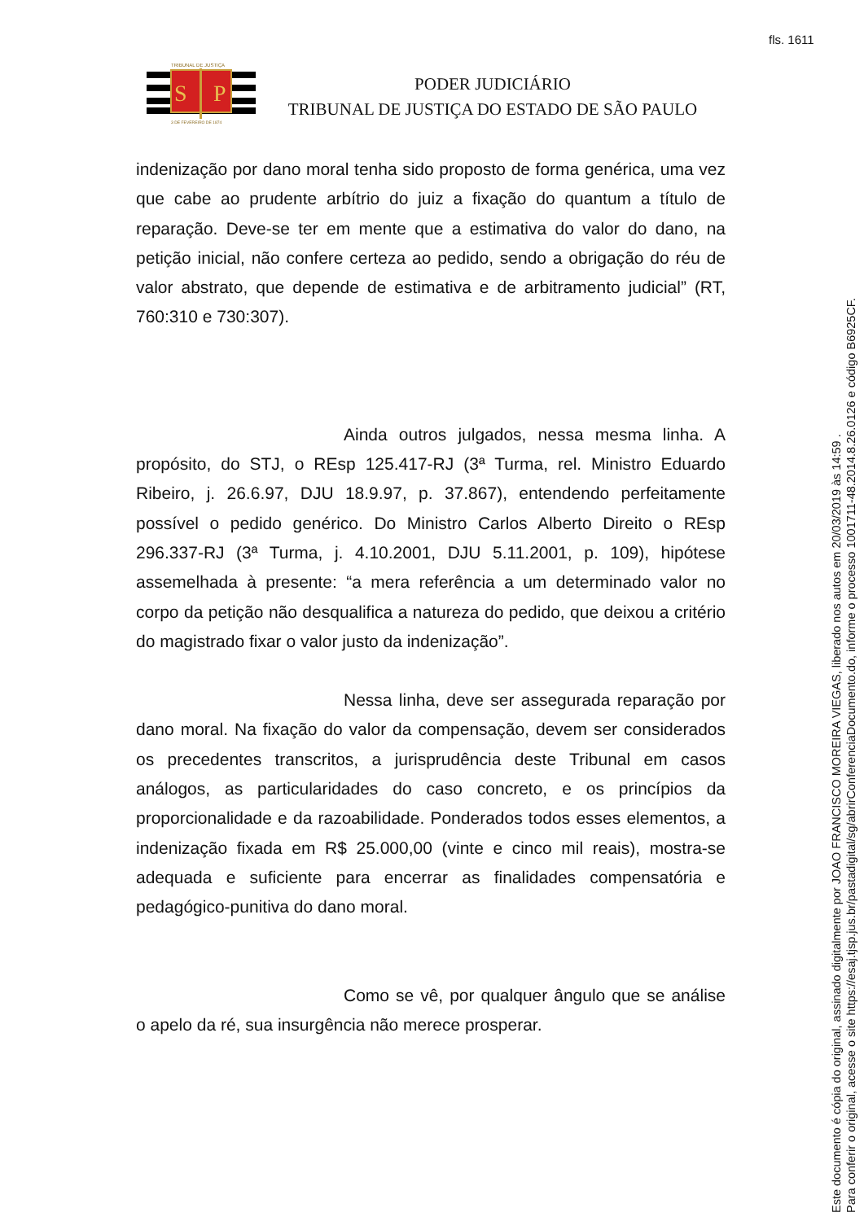fls. 1611
S
P
TRIBUNAL DE JUSTIÇA
3 DE FEVEREIRO DE 1874
PODER JUDICIÁRIO
TRIBUNAL DE JUSTIÇA DO ESTADO DE SÃO PAULO
indenização por dano moral tenha sido proposto de forma genérica, uma vez que cabe ao prudente arbítrio do juiz a fixação do quantum a título de reparação. Deve-se ter em mente que a estimativa do valor do dano, na petição inicial, não confere certeza ao pedido, sendo a obrigação do réu de valor abstrato, que depende de estimativa e de arbitramento judicial” (RT, 760:310 e 730:307).
Ainda outros julgados, nessa mesma linha. A propósito, do STJ, o REsp 125.417-RJ (3ª Turma, rel. Ministro Eduardo Ribeiro, j. 26.6.97, DJU 18.9.97, p. 37.867), entendendo perfeitamente possível o pedido genérico. Do Ministro Carlos Alberto Direito o REsp 296.337-RJ (3ª Turma, j. 4.10.2001, DJU 5.11.2001, p. 109), hipótese assemelhada à presente: “a mera referência a um determinado valor no corpo da petição não desqualifica a natureza do pedido, que deixou a critério do magistrado fixar o valor justo da indenização”.
Nessa linha, deve ser assegurada reparação por dano moral. Na fixação do valor da compensação, devem ser considerados os precedentes transcritos, a jurisprudência deste Tribunal em casos análogos, as particularidades do caso concreto, e os princípios da proporcionalidade e da razoabilidade. Ponderados todos esses elementos, a indenização fixada em R$ 25.000,00 (vinte e cinco mil reais), mostra-se adequada e suficiente para encerrar as finalidades compensatória e pedagógico-punitiva do dano moral.
Como se vê, por qualquer ângulo que se análise o apelo da ré, sua insurgência não merece prosperar.
Este documento é cópia do original, assinado digitalmente por JOAO FRANCISCO MOREIRA VIEGAS, liberado nos autos em 20/03/2019 às 14:59 .
Para conferir o original, acesse o site https://esaj.tjsp.jus.br/pastadigital/sg/abrirConferenciaDocumento.do, informe o processo 1001711-48.2014.8.26.0126 e código B6925CF.